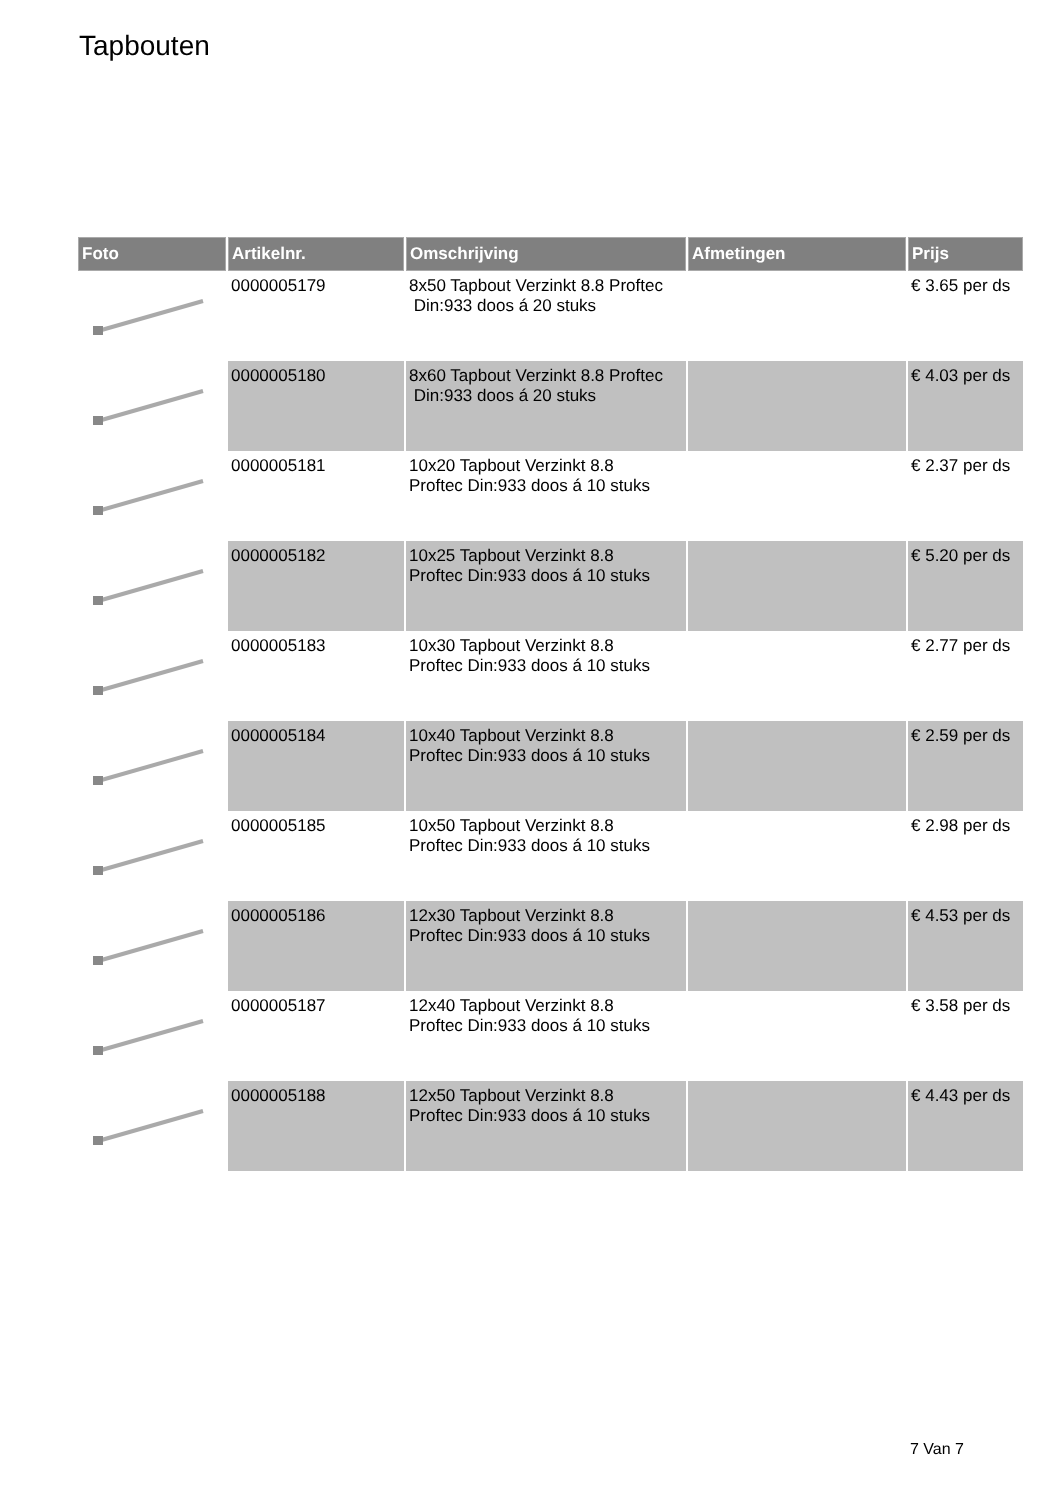Tapbouten
| Foto | Artikelnr. | Omschrijving | Afmetingen | Prijs |
| --- | --- | --- | --- | --- |
| | 0000005179 | 8x50 Tapbout Verzinkt 8.8 Proftec Din:933 doos á 20 stuks | | € 3.65 per ds |
| | 0000005180 | 8x60 Tapbout Verzinkt 8.8 Proftec Din:933 doos á 20 stuks | | € 4.03 per ds |
| | 0000005181 | 10x20 Tapbout Verzinkt 8.8 Proftec Din:933 doos á 10 stuks | | € 2.37 per ds |
| | 0000005182 | 10x25 Tapbout Verzinkt 8.8 Proftec Din:933 doos á 10 stuks | | € 5.20 per ds |
| | 0000005183 | 10x30 Tapbout Verzinkt 8.8 Proftec Din:933 doos á 10 stuks | | € 2.77 per ds |
| | 0000005184 | 10x40 Tapbout Verzinkt 8.8 Proftec Din:933 doos á 10 stuks | | € 2.59 per ds |
| | 0000005185 | 10x50 Tapbout Verzinkt 8.8 Proftec Din:933 doos á 10 stuks | | € 2.98 per ds |
| | 0000005186 | 12x30 Tapbout Verzinkt 8.8 Proftec Din:933 doos á 10 stuks | | € 4.53 per ds |
| | 0000005187 | 12x40 Tapbout Verzinkt 8.8 Proftec Din:933 doos á 10 stuks | | € 3.58 per ds |
| | 0000005188 | 12x50 Tapbout Verzinkt 8.8 Proftec Din:933 doos á 10 stuks | | € 4.43 per ds |
7 Van 7